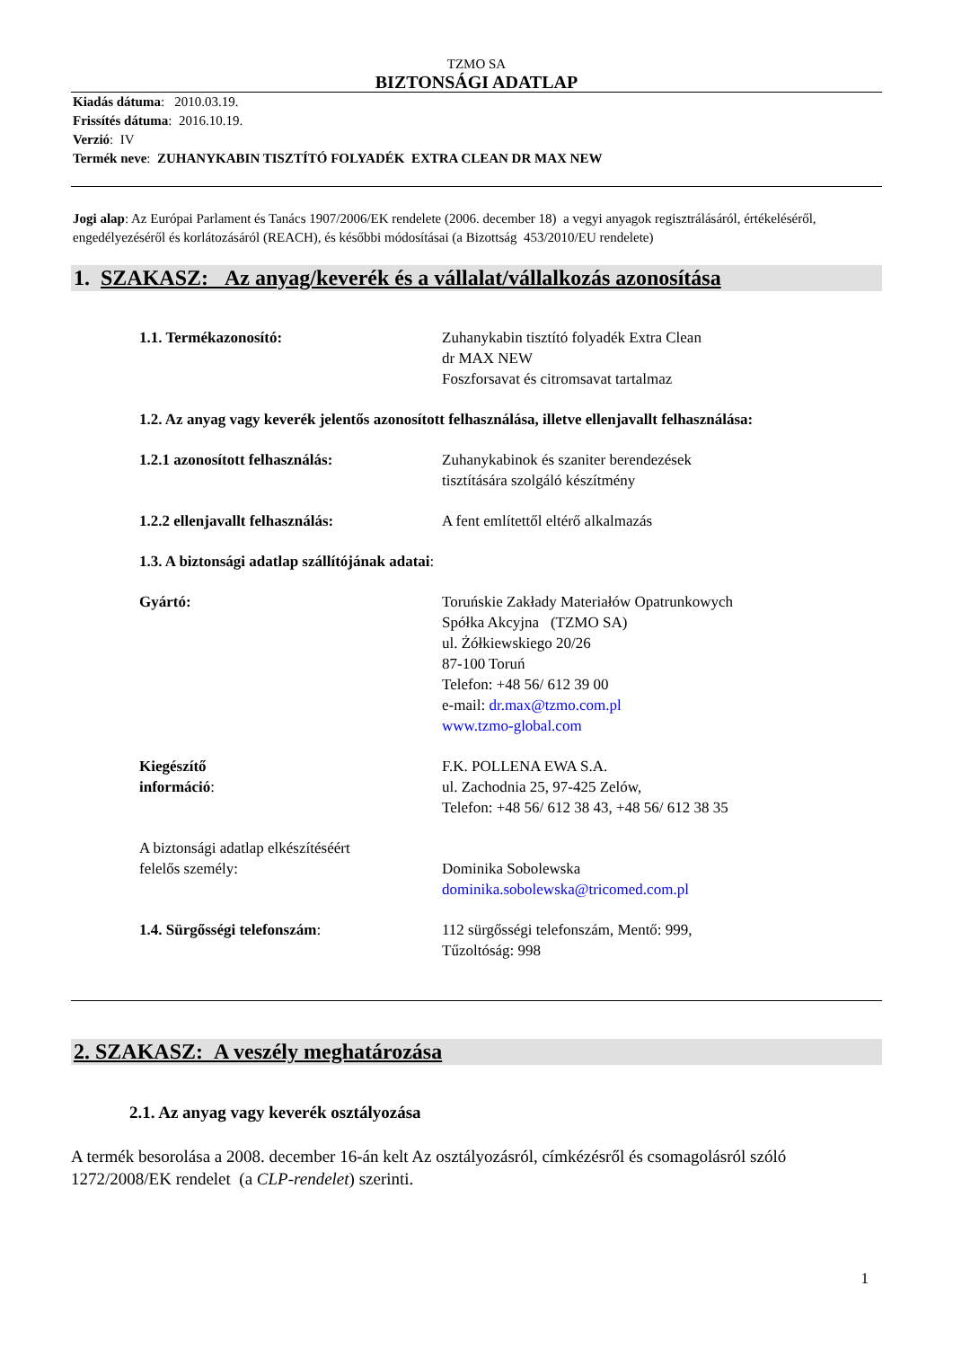TZMO SA
BIZTONSÁGI ADATLAP
Kiadás dátuma: 2010.03.19.
Frissítés dátuma: 2016.10.19.
Verzió: IV
Termék neve: ZUHANYKABIN TISZTÍTÓ FOLYADÉK EXTRA CLEAN DR MAX NEW
Jogi alap: Az Európai Parlament és Tanács 1907/2006/EK rendelete (2006. december 18) a vegyi anyagok regisztrálásáról, értékeléséről, engedélyezéséről és korlátozásáról (REACH), és későbbi módosításai (a Bizottság 453/2010/EU rendelete)
1. SZAKASZ: Az anyag/keverék és a vállalat/vállalkozás azonosítása
1.1. Termékazonosító: Zuhanykabin tisztító folyadék Extra Clean
dr MAX NEW
Foszforsavat és citromsavat tartalmaz
1.2. Az anyag vagy keverék jelentős azonosított felhasználása, illetve ellenjavallt felhasználása:
1.2.1 azonosított felhasználás: Zuhanykabinok és szaniter berendezések
tisztítására szolgáló készítmény
1.2.2 ellenjavallt felhasználás: A fent említettől eltérő alkalmazás
1.3. A biztonsági adatlap szállítójának adatai:
Gyártó: Toruńskie Zakłady Materiałów Opatrunkowych
Spółka Akcyjna (TZMO SA)
ul. Żółkiewskiego 20/26
87-100 Toruń
Telefon: +48 56/ 612 39 00
e-mail: dr.max@tzmo.com.pl
www.tzmo-global.com
Kiegészítő
információ:
F.K. POLLENA EWA S.A.
ul. Zachodnia 25, 97-425 Zelów,
Telefon: +48 56/ 612 38 43, +48 56/ 612 38 35
A biztonsági adatlap elkészítéséért
felelős személy:
Dominika Sobolewska
dominika.sobolewska@tricomed.com.pl
1.4. Sürgősségi telefonszám: 112 sürgősségi telefonszám, Mentő: 999,
Tűzoltóság: 998
2. SZAKASZ: A veszély meghatározása
2.1. Az anyag vagy keverék osztályozása
A termék besorolása a 2008. december 16-án kelt Az osztályozásról, címkézésről és csomagolásról szóló 1272/2008/EK rendelet (a CLP-rendelet) szerinti.
1